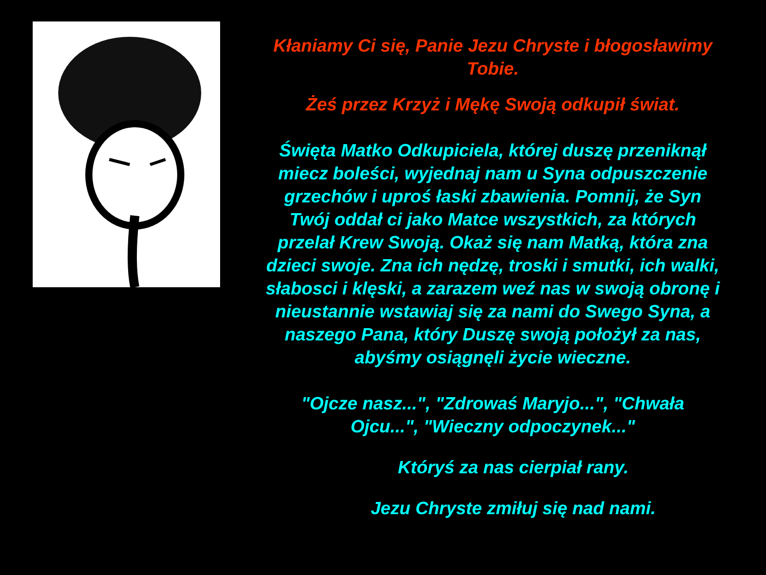Kłaniamy Ci się, Panie Jezu Chryste i błogosławimy Tobie.
Żeś przez Krzyż i Mękę Swoją odkupił świat.
Święta Matko Odkupiciela, której duszę przeniknął miecz boleści, wyjednaj nam u Syna odpuszczenie grzechów i uproś łaski zbawienia. Pomnij, że Syn Twój oddał ci jako Matce wszystkich, za których przelał Krew Swoją. Okaż się nam Matką, która zna dzieci swoje. Zna ich nędzę, troski i smutki, ich walki, słabosci i klęski, a zarazem weź nas w swoją obronę i nieustannie wstawiaj się za nami do Swego Syna, a naszego Pana, który Duszę swoją położył za nas, abyśmy osiągnęli życie wieczne.
"Ojcze nasz...", "Zdrowaś Maryjo...", "Chwała Ojcu...", "Wieczny odpoczynek..."
Któryś za nas cierpiał rany.
Jezu Chryste zmiłuj się nad nami.